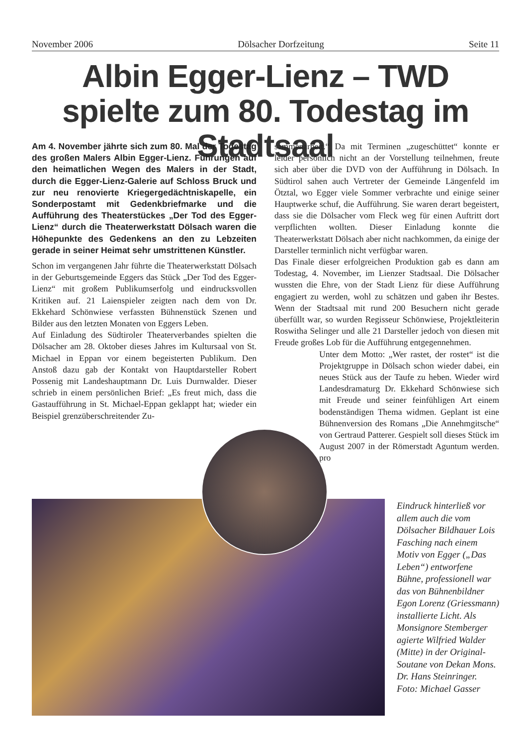November 2006 Dölsacher Dorfzeitung Seite 11
Albin Egger-Lienz – TWD spielte zum 80. Todestag im Stadtsaal
Am 4. November jährte sich zum 80. Mal der Todestag des großen Malers Albin Egger-Lienz. Führungen auf den heimatlichen Wegen des Malers in der Stadt, durch die Egger-Lienz-Galerie auf Schloss Bruck und zur neu renovierte Kriegergedächtniskapelle, ein Sonderpostamt mit Gedenkbriefmarke und die Aufführung des Theaterstückes „Der Tod des Egger-Lienz“ durch die Theaterwerkstatt Dölsach waren die Höhepunkte des Gedenkens an den zu Lebzeiten gerade in seiner Heimat sehr umstrittenen Künstler.
Schon im vergangenen Jahr führte die Theaterwerkstatt Dölsach in der Geburtsgemeinde Eggers das Stück „Der Tod des Egger-Lienz“ mit großem Publikumserfolg und eindrucksvollen Kritiken auf. 21 Laienspieler zeigten nach dem von Dr. Ekkehard Schönwiese verfassten Bühnenstück Szenen und Bilder aus den letzten Monaten von Eggers Leben.
Auf Einladung des Südtiroler Theaterverbandes spielten die Dölsacher am 28. Oktober dieses Jahres im Kultursaal von St. Michael in Eppan vor einem begeisterten Publikum. Den Anstoß dazu gab der Kontakt von Hauptdarsteller Robert Possenig mit Landeshauptmann Dr. Luis Durnwalder. Dieser schrieb in einem persönlichen Brief: „Es freut mich, dass die Gastaufführung in St. Michael-Eppan geklappt hat; wieder ein Beispiel grenzüberschreitender Zu-
sammenarbeit.“ Da mit Terminen „zugeschüttet“ konnte er leider persönlich nicht an der Vorstellung teilnehmen, freute sich aber über die DVD von der Aufführung in Dölsach. In Südtirol sahen auch Vertreter der Gemeinde Längenfeld im Ötztal, wo Egger viele Sommer verbrachte und einige seiner Hauptwerke schuf, die Aufführung. Sie waren derart begeistert, dass sie die Dölsacher vom Fleck weg für einen Auftritt dort verpflichten wollten. Dieser Einladung konnte die Theaterwerkstatt Dölsach aber nicht nachkommen, da einige der Darsteller terminlich nicht verfügbar waren.
Das Finale dieser erfolgreichen Produktion gab es dann am Todestag, 4. November, im Lienzer Stadtsaal. Die Dölsacher wussten die Ehre, von der Stadt Lienz für diese Aufführung engagiert zu werden, wohl zu schätzen und gaben ihr Bestes. Wenn der Stadtsaal mit rund 200 Besuchern nicht gerade überfüllt war, so wurden Regisseur Schönwiese, Projektleiterin Roswitha Selinger und alle 21 Darsteller jedoch von diesen mit Freude großes Lob für die Aufführung entgegennehmen.
Unter dem Motto: „Wer rastet, der rostet“ ist die Projektgruppe in Dölsach schon wieder dabei, ein neues Stück aus der Taufe zu heben. Wieder wird Landesdramaturg Dr. Ekkehard Schönwiese sich mit Freude und seiner feinfühligen Art einem bodenständigen Thema widmen. Geplant ist eine Bühnenversion des Romans „Die Annehmgitsche“ von Gertraud Patterer. Gespielt soll dieses Stück im August 2007 in der Römerstadt Aguntum werden. pro
Eindruck hinterließ vor allem auch die vom Dölsacher Bildhauer Lois Fasching nach einem Motiv von Egger („Das Leben“) entworfene Bühne, professionell war das von Bühnenbildner Egon Lorenz (Griessmann) installierte Licht. Als Monsignore Stemberger agierte Wilfried Walder (Mitte) in der Original-Soutane von Dekan Mons. Dr. Hans Steinringer.
Foto: Michael Gasser